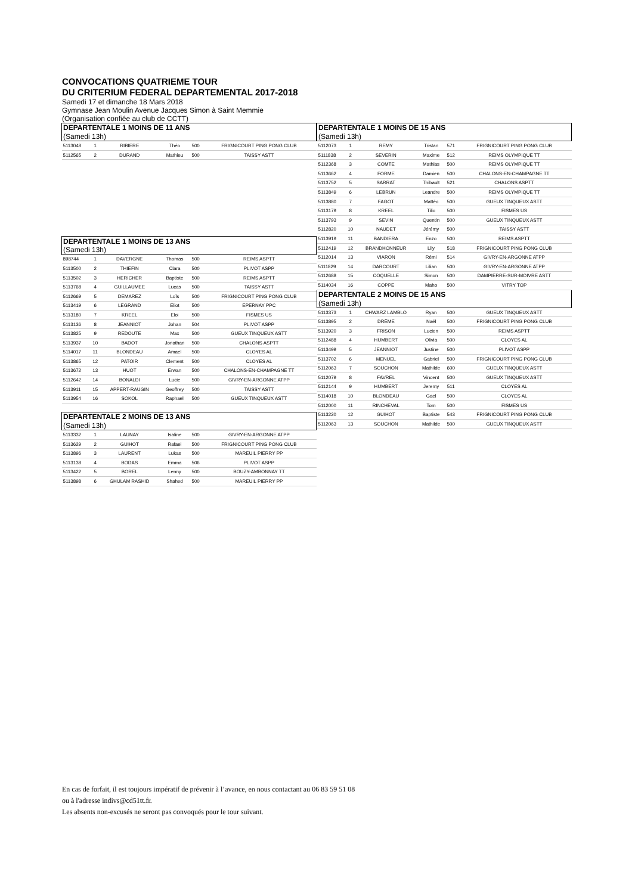CONVOCATIONS QUATRIEME TOUR
DU CRITERIUM FEDERAL DEPARTEMENTAL 2017-2018
Samedi 17 et dimanche 18 Mars 2018
Gymnase Jean Moulin Avenue Jacques Simon à Saint Memmie
(Organisation confiée au club de CCTT)
| DEPARTENTALE 1 MOINS DE 11 ANS | | | | | |
| (Samedi 13h) | | | | | |
| 5113048 | 1 | RIBIERE | Théo | 500 | FRIGNICOURT PING PONG CLUB |
| 5112565 | 2 | DURAND | Mathieu | 500 | TAISSY ASTT |
| DEPARTENTALE 1 MOINS DE 13 ANS | | | | | |
| (Samedi 13h) | | | | | |
| 898744 | 1 | DAVERGNE | Thomas | 500 | REIMS ASPTT |
| 5113500 | 2 | THIEFIN | Clara | 500 | PLIVOT ASPP |
| 5113502 | 3 | HERICHER | Baptiste | 500 | REIMS ASPTT |
| 5113768 | 4 | GUILLAUMEE | Lucas | 500 | TAISSY ASTT |
| 5112669 | 5 | DEMAREZ | LoÏs | 500 | FRIGNICOURT PING PONG CLUB |
| 5113419 | 6 | LEGRAND | Eliot | 500 | EPERNAY PPC |
| 5113180 | 7 | KREEL | Eloi | 500 | FISMES US |
| 5113136 | 8 | JEANNIOT | Johan | 504 | PLIVOT ASPP |
| 5113825 | 9 | REDOUTE | Max | 500 | GUEUX TINQUEUX ASTT |
| 5113937 | 10 | BADOT | Jonathan | 500 | CHALONS ASPTT |
| 5114017 | 11 | BLONDEAU | Amael | 500 | CLOYES AL |
| 5113865 | 12 | PATOIR | Clement | 500 | CLOYES AL |
| 5113672 | 13 | HUOT | Erwan | 500 | CHALONS-EN-CHAMPAGNE TT |
| 5112642 | 14 | BONALDI | Lucie | 500 | GIVRY-EN-ARGONNE ATPP |
| 5113911 | 15 | APPERT-RAUGIN | Geoffrey | 500 | TAISSY ASTT |
| 5113954 | 16 | SOKOL | Raphael | 500 | GUEUX TINQUEUX ASTT |
| DEPARTENTALE 2 MOINS DE 13 ANS | | | | | |
| (Samedi 13h) | | | | | |
| 5113332 | 1 | LAUNAY | Isaline | 500 | GIVRY-EN-ARGONNE ATPP |
| 5113629 | 2 | GUIHOT | Rafael | 500 | FRIGNICOURT PING PONG CLUB |
| 5113896 | 3 | LAURENT | Lukas | 500 | MAREUIL PIERRY PP |
| 5113138 | 4 | BODAS | Emma | 506 | PLIVOT ASPP |
| 5113422 | 5 | BOREL | Lenny | 500 | BOUZY-AMBONNAY TT |
| 5113898 | 6 | GHULAM RASHID | Shahed | 500 | MAREUIL PIERRY PP |
| DEPARTENTALE 1 MOINS DE 15 ANS | | | | | |
| (Samedi 13h) | | | | | |
| 5112073 | 1 | REMY | Tristan | 571 | FRIGNICOURT PING PONG CLUB |
| 5111838 | 2 | SEVERIN | Maxime | 512 | REIMS OLYMPIQUE TT |
| 5112368 | 3 | COMTE | Mathias | 500 | REIMS OLYMPIQUE TT |
| 5113662 | 4 | FORME | Damien | 500 | CHALONS-EN-CHAMPAGNE TT |
| 5113752 | 5 | SARRAT | Thibault | 521 | CHALONS ASPTT |
| 5113849 | 6 | LEBRUN | Leandre | 500 | REIMS OLYMPIQUE TT |
| 5113880 | 7 | FAGOT | Mattéo | 500 | GUEUX TINQUEUX ASTT |
| 5113179 | 8 | KREEL | Tilio | 500 | FISMES US |
| 5113793 | 9 | SEVIN | Quentin | 500 | GUEUX TINQUEUX ASTT |
| 5112820 | 10 | NAUDET | Jérémy | 500 | TAISSY ASTT |
| 5113919 | 11 | BANDIERA | Enzo | 500 | REIMS ASPTT |
| 5112419 | 12 | BRANDHONNEUR | Lily | 518 | FRIGNICOURT PING PONG CLUB |
| 5112014 | 13 | VIARON | Rémi | 514 | GIVRY-EN-ARGONNE ATPP |
| 5111829 | 14 | DARCOURT | Lilian | 500 | GIVRY-EN-ARGONNE ATPP |
| 5112688 | 15 | COQUELLE | Simon | 500 | DAMPIERRE-SUR-MOIVRE ASTT |
| 5114034 | 16 | COPPE | Maho | 500 | VITRY TOP |
| DEPARTENTALE 2 MOINS DE 15 ANS | | | | | |
| (Samedi 13h) | | | | | |
| 5113373 | 1 | CHWARZ LAMBLO | Ryan | 500 | GUEUX TINQUEUX ASTT |
| 5113895 | 2 | DRÊME | Naël | 500 | FRIGNICOURT PING PONG CLUB |
| 5113920 | 3 | FRISON | Lucien | 500 | REIMS ASPTT |
| 5112488 | 4 | HUMBERT | Olivia | 500 | CLOYES AL |
| 5113499 | 5 | JEANNIOT | Justine | 500 | PLIVOT ASPP |
| 5113702 | 6 | MENUEL | Gabriel | 500 | FRIGNICOURT PING PONG CLUB |
| 5112063 | 7 | SOUCHON | Mathilde | 600 | GUEUX TINQUEUX ASTT |
| 5112079 | 8 | FAVREL | Vincent | 500 | GUEUX TINQUEUX ASTT |
| 5112144 | 9 | HUMBERT | Jeremy | 511 | CLOYES AL |
| 5114018 | 10 | BLONDEAU | Gael | 500 | CLOYES AL |
| 5112000 | 11 | RINCHEVAL | Tom | 500 | FISMES US |
| 5113220 | 12 | GUIHOT | Baptiste | 543 | FRIGNICOURT PING PONG CLUB |
| 5112063 | 13 | SOUCHON | Mathilde | 500 | GUEUX TINQUEUX ASTT |
En cas de forfait, il est toujours impératif de prévenir à l’avance, en nous contactant au 06 83 59 51 08
ou à l'adresse indivs@cd51tt.fr.
Les absents non-excusés ne seront pas convoqués pour le tour suivant.